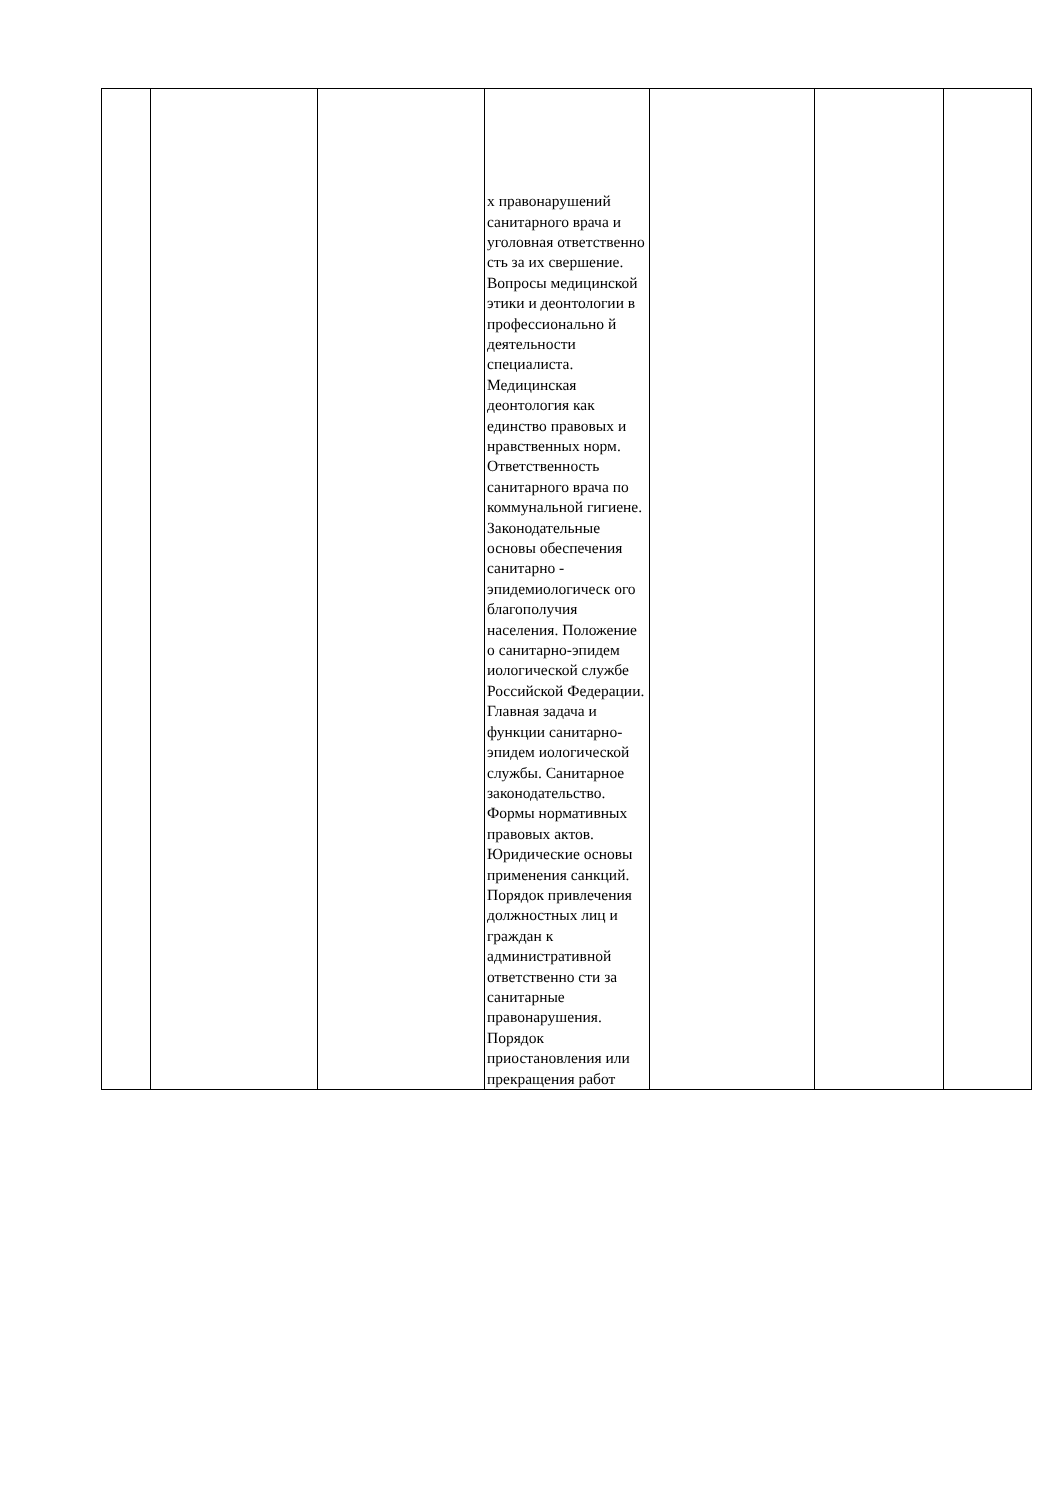| | | | х правонарушений санитарного врача и уголовная ответственно сть за их свершение. Вопросы медицинской этики и деонтологии в профессионально й деятельности специалиста. Медицинская деонтология как единство правовых и нравственных норм. Ответственность санитарного врача по коммунальной гигиене. Законодательные основы обеспечения санитарно - эпидемиологическ ого благополучия населения. Положение о санитарно-эпидем иологической службе Российской Федерации. Главная задача и функции санитарно-эпидем иологической службы. Санитарное законодательство. Формы нормативных правовых актов. Юридические основы применения санкций. Порядок привлечения должностных лиц и граждан к административной ответственно сти за санитарные правонарушения. Порядок приостановления или прекращения работ | | | |